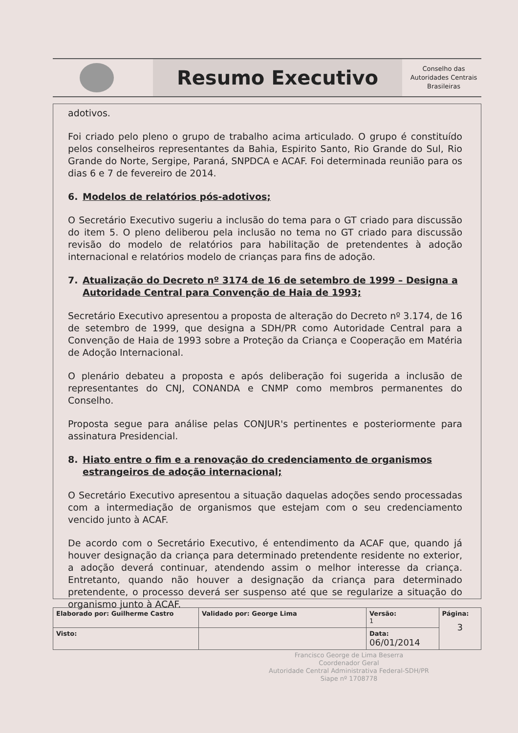Resumo Executivo
Conselho das Autoridades Centrais Brasileiras
adotivos.
Foi criado pelo pleno o grupo de trabalho acima articulado. O grupo é constituído pelos conselheiros representantes da Bahia, Espirito Santo, Rio Grande do Sul, Rio Grande do Norte, Sergipe, Paraná, SNPDCA e ACAF. Foi determinada reunião para os dias 6 e 7 de fevereiro de 2014.
6. Modelos de relatórios pós-adotivos;
O Secretário Executivo sugeriu a inclusão do tema para o GT criado para discussão do item 5. O pleno deliberou pela inclusão no tema no GT criado para discussão revisão do modelo de relatórios para habilitação de pretendentes à adoção internacional e relatórios modelo de crianças para fins de adoção.
7. Atualização do Decreto nº 3174 de 16 de setembro de 1999 – Designa a Autoridade Central para Convenção de Haia de 1993;
Secretário Executivo apresentou a proposta de alteração do Decreto nº 3.174, de 16 de setembro de 1999, que designa a SDH/PR como Autoridade Central para a Convenção de Haia de 1993 sobre a Proteção da Criança e Cooperação em Matéria de Adoção Internacional.
O plenário debateu a proposta e após deliberação foi sugerida a inclusão de representantes do CNJ, CONANDA e CNMP como membros permanentes do Conselho.
Proposta segue para análise pelas CONJUR's pertinentes e posteriormente para assinatura Presidencial.
8. Hiato entre o fim e a renovação do credenciamento de organismos estrangeiros de adoção internacional;
O Secretário Executivo apresentou a situação daquelas adoções sendo processadas com a intermediação de organismos que estejam com o seu credenciamento vencido junto à ACAF.
De acordo com o Secretário Executivo, é entendimento da ACAF que, quando já houver designação da criança para determinado pretendente residente no exterior, a adoção deverá continuar, atendendo assim o melhor interesse da criança. Entretanto, quando não houver a designação da criança para determinado pretendente, o processo deverá ser suspenso até que se regularize a situação do organismo junto à ACAF.
| Elaborado por: Guilherme Castro | Validado por: George Lima | Versão: 1 | Página: 3 |
| Visto: | | Data: 06/01/2014 | |
Francisco George de Lima Beserra
Coordenador Geral
Autoridade Central Administrativa Federal-SDH/PR
Siape nº 1708778